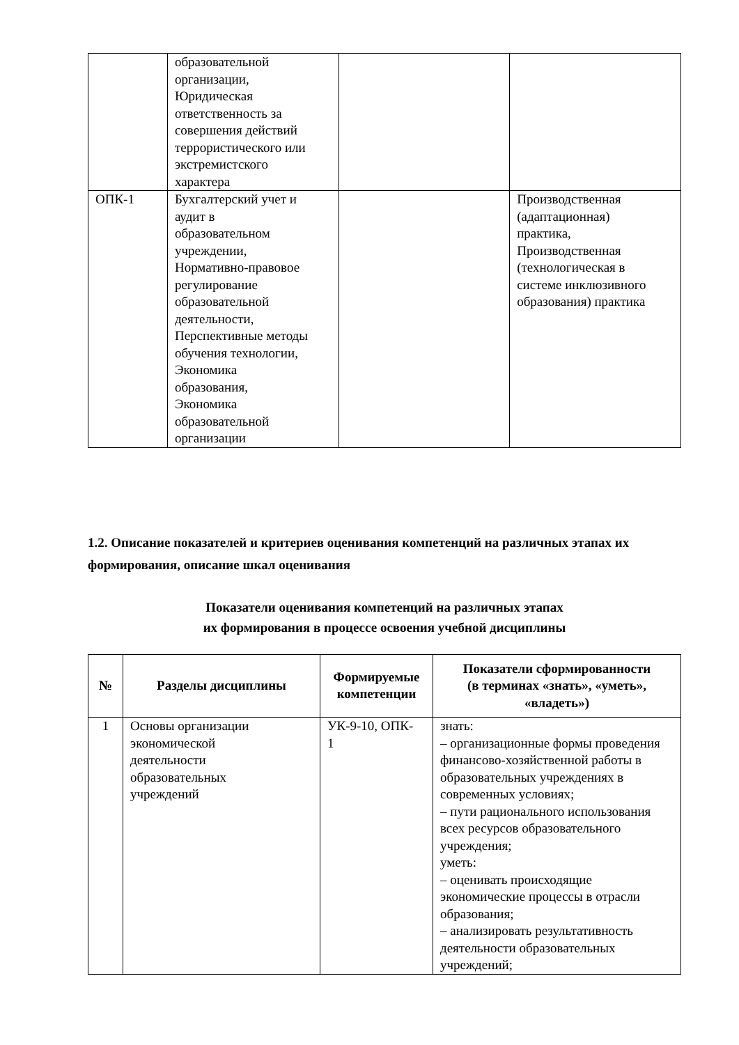| | образовательной организации, Юридическая ответственность за совершения действий террористического или экстремистского характера | | |
| ОПК-1 | Бухгалтерский учет и аудит в образовательном учреждении, Нормативно-правовое регулирование образовательной деятельности, Перспективные методы обучения технологии, Экономика образования, Экономика образовательной организации | | Производственная (адаптационная) практика, Производственная (технологическая в системе инклюзивного образования) практика |
1.2. Описание показателей и критериев оценивания компетенций на различных этапах их формирования, описание шкал оценивания
Показатели оценивания компетенций на различных этапах
их формирования в процессе освоения учебной дисциплины
| № | Разделы дисциплины | Формируемые компетенции | Показатели сформированности (в терминах «знать», «уметь», «владеть») |
| --- | --- | --- | --- |
| 1 | Основы организации экономической деятельности образовательных учреждений | УК-9-10, ОПК- 1 | знать: – организационные формы проведения финансово-хозяйственной работы в образовательных учреждениях в современных условиях; – пути рационального использования всех ресурсов образовательного учреждения; уметь: – оценивать происходящие экономические процессы в отрасли образования; – анализировать результативность деятельности образовательных учреждений; |